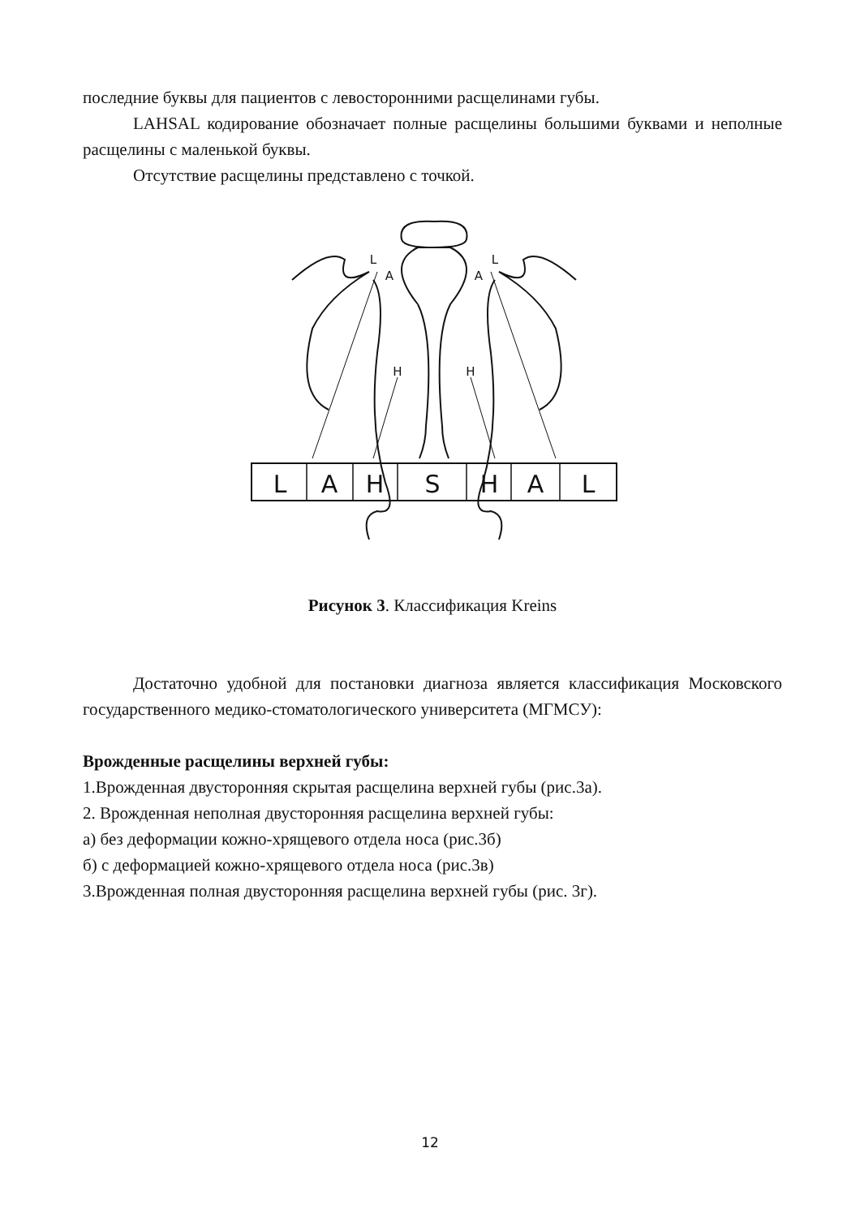последние буквы для пациентов с левосторонними расщелинами губы.
LAHSAL кодирование обозначает полные расщелины большими буквами и неполные расщелины с маленькой буквы.
Отсутствие расщелины представлено с точкой.
L
A
H
S
H
A
L
L
A
L
A
H
H
Рисунок 3. Классификация Kreins
Достаточно удобной для постановки диагноза является классификация Московского государственного медико-стоматологического университета (МГМСУ):
Врожденные расщелины верхней губы:
1.Врожденная двусторонняя скрытая расщелина верхней губы (рис.3а).
2. Врожденная неполная двусторонняя расщелина верхней губы:
а) без деформации кожно-хрящевого отдела носа (рис.3б)
б) с деформацией кожно-хрящевого отдела носа (рис.3в)
3.Врожденная полная двусторонняя расщелина верхней губы (рис. 3г).
12